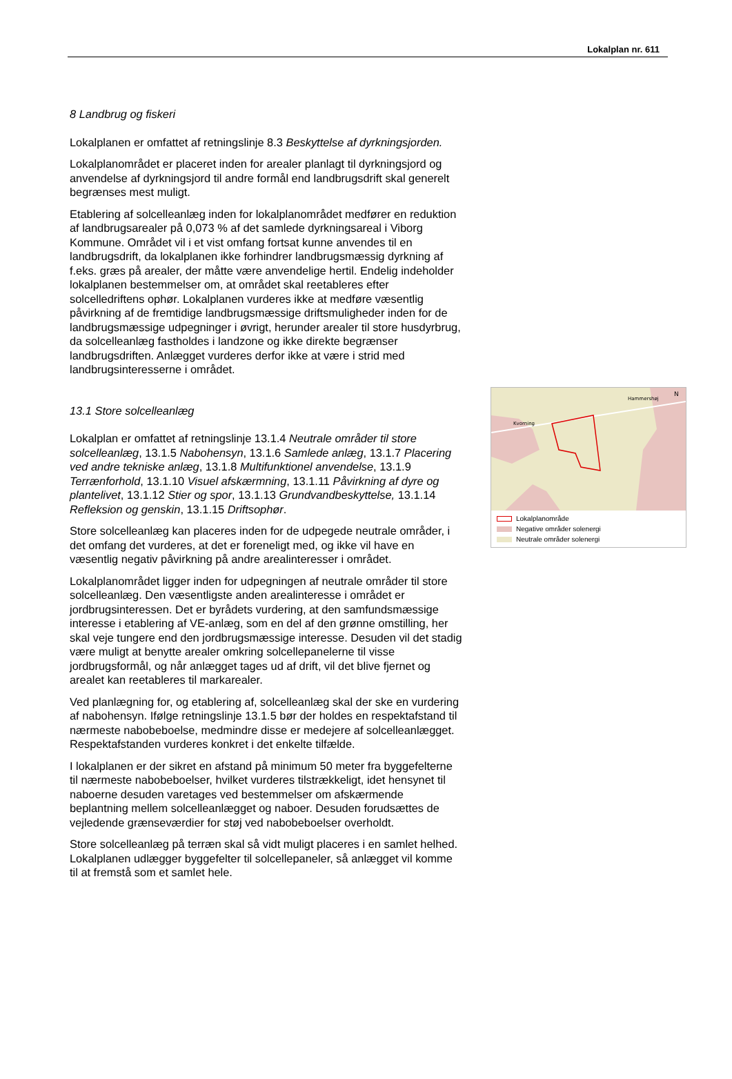Lokalplan nr. 611
8 Landbrug og fiskeri
Lokalplanen er omfattet af retningslinje 8.3 Beskyttelse af dyrkningsjorden.
Lokalplanområdet er placeret inden for arealer planlagt til dyrkningsjord og anvendelse af dyrkningsjord til andre formål end landbrugsdrift skal generelt begrænses mest muligt.
Etablering af solcelleanlæg inden for lokalplanområdet medfører en reduktion af landbrugsarealer på 0,073 % af det samlede dyrkningsareal i Viborg Kommune. Området vil i et vist omfang fortsat kunne anvendes til en landbrugsdrift, da lokalplanen ikke forhindrer landbrugsmæssig dyrkning af f.eks. græs på arealer, der måtte være anvendelige hertil. Endelig indeholder lokalplanen bestemmelser om, at området skal reetableres efter solcelledriftens ophør. Lokalplanen vurderes ikke at medføre væsentlig påvirkning af de fremtidige landbrugsmæssige driftsmuligheder inden for de landbrugsmæssige udpegninger i øvrigt, herunder arealer til store husdyrbrug, da solcelleanlæg fastholdes i landzone og ikke direkte begrænser landbrugsdriften. Anlægget vurderes derfor ikke at være i strid med landbrugsinteresserne i området.
13.1 Store solcelleanlæg
Lokalplan er omfattet af retningslinje 13.1.4 Neutrale områder til store solcelleanlæg, 13.1.5 Nabohensyn, 13.1.6 Samlede anlæg, 13.1.7 Placering ved andre tekniske anlæg, 13.1.8 Multifunktionel anvendelse, 13.1.9 Terrænforhold, 13.1.10 Visuel afskærmning, 13.1.11 Påvirkning af dyre og plantelivet, 13.1.12 Stier og spor, 13.1.13 Grundvandbeskyttelse, 13.1.14 Refleksion og genskin, 13.1.15 Driftsophør.
Store solcelleanlæg kan placeres inden for de udpegede neutrale områder, i det omfang det vurderes, at det er foreneligt med, og ikke vil have en væsentlig negativ påvirkning på andre arealinteresser i området.
Lokalplanområdet ligger inden for udpegningen af neutrale områder til store solcelleanlæg. Den væsentligste anden arealinteresse i området er jordbrugsinteressen. Det er byrådets vurdering, at den samfundsmæssige interesse i etablering af VE-anlæg, som en del af den grønne omstilling, her skal veje tungere end den jordbrugsmæssige interesse. Desuden vil det stadig være muligt at benytte arealer omkring solcellepanelerne til visse jordbrugsformål, og når anlægget tages ud af drift, vil det blive fjernet og arealet kan reetableres til markarealer.
Ved planlægning for, og etablering af, solcelleanlæg skal der ske en vurdering af nabohensyn. Ifølge retningslinje 13.1.5 bør der holdes en respektafstand til nærmeste nabobeboelse, medmindre disse er medejere af solcelleanlægget. Respektafstanden vurderes konkret i det enkelte tilfælde.
I lokalplanen er der sikret en afstand på minimum 50 meter fra byggefelterne til nærmeste nabobeboelser, hvilket vurderes tilstrækkeligt, idet hensynet til naboerne desuden varetages ved bestemmelser om afskærmende beplantning mellem solcelleanlægget og naboer. Desuden forudsættes de vejledende grænseværdier for støj ved nabobeboelser overholdt.
Store solcelleanlæg på terræn skal så vidt muligt placeres i en samlet helhed. Lokalplanen udlægger byggefelter til solcellepaneler, så anlægget vil komme til at fremstå som et samlet hele.
Kvorning
Hammershøj
N
Lokalplanområde
Negative områder solenergi
Neutrale områder solenergi